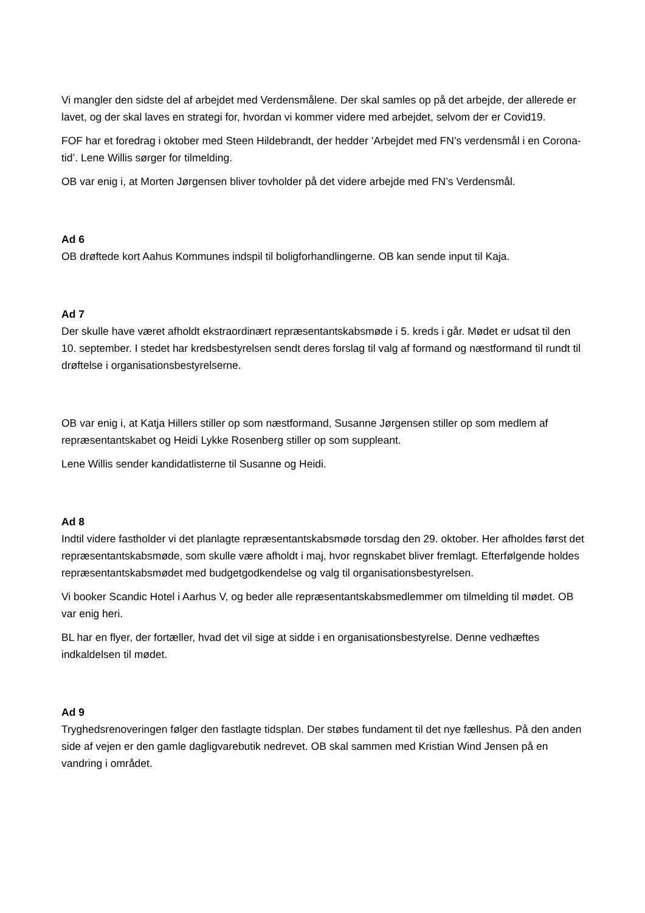Vi mangler den sidste del af arbejdet med Verdensmålene. Der skal samles op på det arbejde, der allerede er lavet, og der skal laves en strategi for, hvordan vi kommer videre med arbejdet, selvom der er Covid19.
FOF har et foredrag i oktober med Steen Hildebrandt, der hedder ’Arbejdet med FN’s verdensmål i en Corona-tid’. Lene Willis sørger for tilmelding.
OB var enig i, at Morten Jørgensen bliver tovholder på det videre arbejde med FN’s Verdensmål.
Ad 6
OB drøftede kort Aahus Kommunes indspil til boligforhandlingerne. OB kan sende input til Kaja.
Ad 7
Der skulle have været afholdt ekstraordinært repræsentantskabsmøde i 5. kreds i går. Mødet er udsat til den 10. september. I stedet har kredsbestyrelsen sendt deres forslag til valg af formand og næstformand til rundt til drøftelse i organisationsbestyrelserne.
OB var enig i, at Katja Hillers stiller op som næstformand, Susanne Jørgensen stiller op som medlem af repræsentantskabet og Heidi Lykke Rosenberg stiller op som suppleant.
Lene Willis sender kandidatlisterne til Susanne og Heidi.
Ad 8
Indtil videre fastholder vi det planlagte repræsentantskabsmøde torsdag den 29. oktober. Her afholdes først det repræsentantskabsmøde, som skulle være afholdt i maj, hvor regnskabet bliver fremlagt. Efterfølgende holdes repræsentantskabsmødet med budgetgodkendelse og valg til organisationsbestyrelsen.
Vi booker Scandic Hotel i Aarhus V, og beder alle repræsentantskabsmedlemmer om tilmelding til mødet. OB var enig heri.
BL har en flyer, der fortæller, hvad det vil sige at sidde i en organisationsbestyrelse. Denne vedhæftes indkaldelsen til mødet.
Ad 9
Tryghedsrenoveringen følger den fastlagte tidsplan. Der støbes fundament til det nye fælleshus. På den anden side af vejen er den gamle dagligvarebutik nedrevet. OB skal sammen med Kristian Wind Jensen på en vandring i området.